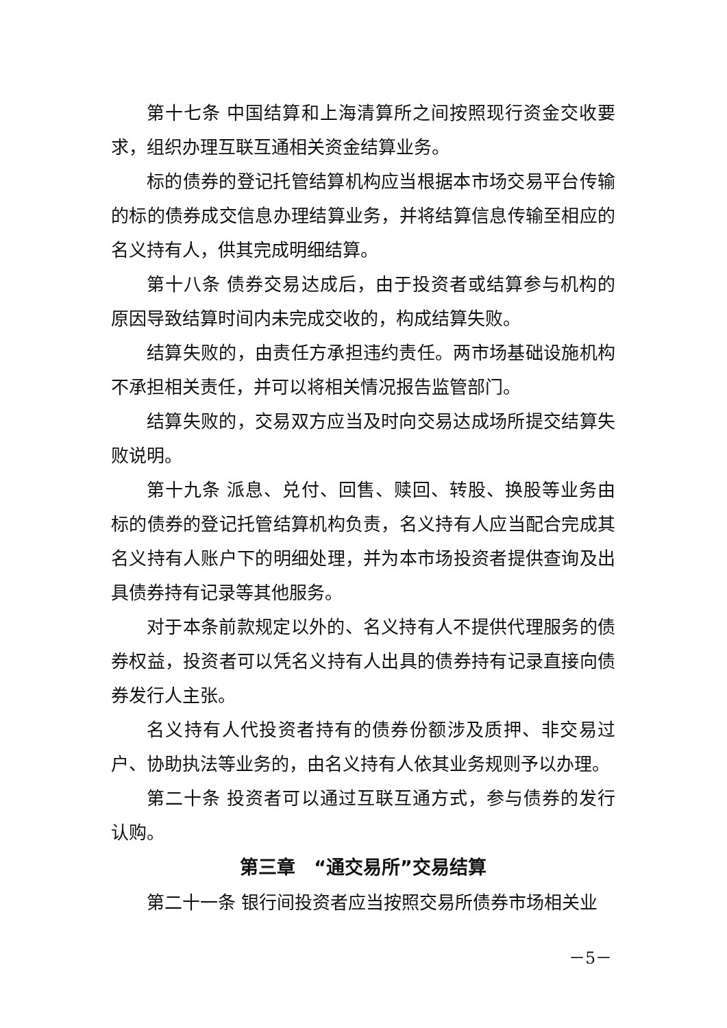第十七条 中国结算和上海清算所之间按照现行资金交收要求，组织办理互联互通相关资金结算业务。
标的债券的登记托管结算机构应当根据本市场交易平台传输的标的债券成交信息办理结算业务，并将结算信息传输至相应的名义持有人，供其完成明细结算。
第十八条 债券交易达成后，由于投资者或结算参与机构的原因导致结算时间内未完成交收的，构成结算失败。
结算失败的，由责任方承担违约责任。两市场基础设施机构不承担相关责任，并可以将相关情况报告监管部门。
结算失败的，交易双方应当及时向交易达成场所提交结算失败说明。
第十九条 派息、兑付、回售、赎回、转股、换股等业务由标的债券的登记托管结算机构负责，名义持有人应当配合完成其名义持有人账户下的明细处理，并为本市场投资者提供查询及出具债券持有记录等其他服务。
对于本条前款规定以外的、名义持有人不提供代理服务的债券权益，投资者可以凭名义持有人出具的债券持有记录直接向债券发行人主张。
名义持有人代投资者持有的债券份额涉及质押、非交易过户、协助执法等业务的，由名义持有人依其业务规则予以办理。
第二十条 投资者可以通过互联互通方式，参与债券的发行认购。
第三章　“通交易所”交易结算
第二十一条 银行间投资者应当按照交易所债券市场相关业
－5－